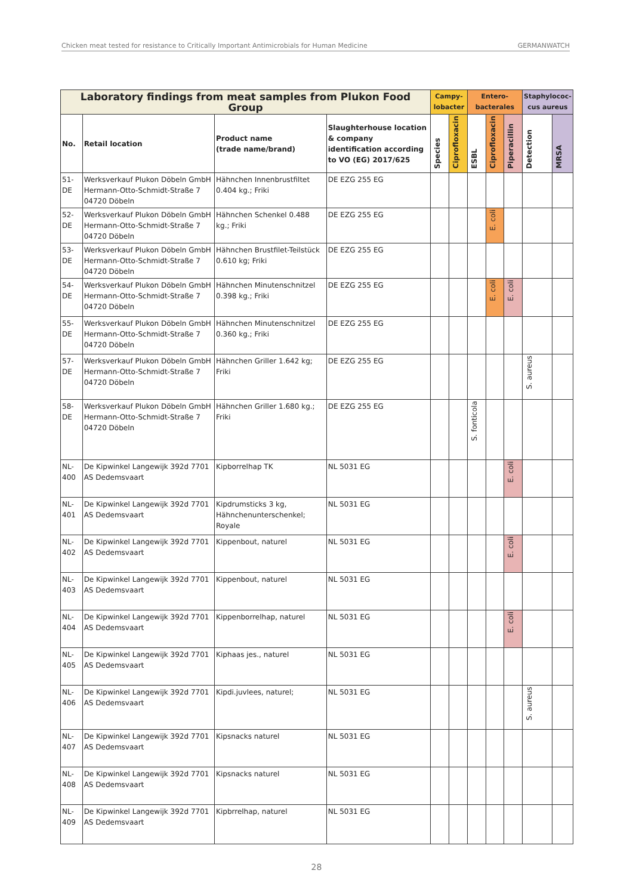Chicken meat tested for resistance to Critically Important Antimicrobials for Human Medicine GERMANWATCH
| Laboratory findings from meat samples from Plukon Food Group | | | | Campy- lobacter | | Entero- bacterales | | | Staphylococ- cus aureus | |
| --- | --- | --- | --- | --- | --- | --- | --- | --- | --- | --- |
| No. | Retail location | Product name (trade name/brand) | Slaughterhouse location & company identification according to VO (EG) 2017/625 | Species | Ciprofloxacin | ESBL | Ciprofloxacin | Piperacillin | Detection | MRSA |
| 51-DE | Werksverkauf Plukon Döbeln GmbH Hermann-Otto-Schmidt-Straße 7 04720 Döbeln | Hähnchen Innenbrustfiltet 0.404 kg.; Friki | DE EZG 255 EG | | | | | | | |
| 52-DE | Werksverkauf Plukon Döbeln GmbH Hermann-Otto-Schmidt-Straße 7 04720 Döbeln | Hähnchen Schenkel 0.488 kg.; Friki | DE EZG 255 EG | | | | E. coli | | | |
| 53-DE | Werksverkauf Plukon Döbeln GmbH Hermann-Otto-Schmidt-Straße 7 04720 Döbeln | Hähnchen Brustfilet-Teilstück 0.610 kg; Friki | DE EZG 255 EG | | | | | | | |
| 54-DE | Werksverkauf Plukon Döbeln GmbH Hermann-Otto-Schmidt-Straße 7 04720 Döbeln | Hähnchen Minutenschnitzel 0.398 kg.; Friki | DE EZG 255 EG | | | | E. coli | E. coli | | |
| 55-DE | Werksverkauf Plukon Döbeln GmbH Hermann-Otto-Schmidt-Straße 7 04720 Döbeln | Hähnchen Minutenschnitzel 0.360 kg.; Friki | DE EZG 255 EG | | | | | | | |
| 57-DE | Werksverkauf Plukon Döbeln GmbH Hermann-Otto-Schmidt-Straße 7 04720 Döbeln | Hähnchen Griller 1.642 kg; Friki | DE EZG 255 EG | | | | | | S. aureus | |
| 58-DE | Werksverkauf Plukon Döbeln GmbH Hermann-Otto-Schmidt-Straße 7 04720 Döbeln | Hähnchen Griller 1.680 kg.; Friki | DE EZG 255 EG | | | S. fonticola | | | | |
| NL-400 | De Kipwinkel Langewijk 392d 7701 AS Dedemsvaart | Kipborrelhap TK | NL 5031 EG | | | | | E. coli | | |
| NL-401 | De Kipwinkel Langewijk 392d 7701 AS Dedemsvaart | Kipdrumsticks 3 kg, Hähnchenunterschenkel; Royale | NL 5031 EG | | | | | | | |
| NL-402 | De Kipwinkel Langewijk 392d 7701 AS Dedemsvaart | Kippenbout, naturel | NL 5031 EG | | | | | E. coli | | |
| NL-403 | De Kipwinkel Langewijk 392d 7701 AS Dedemsvaart | Kippenbout, naturel | NL 5031 EG | | | | | | | |
| NL-404 | De Kipwinkel Langewijk 392d 7701 AS Dedemsvaart | Kippenborrelhap, naturel | NL 5031 EG | | | | | E. coli | | |
| NL-405 | De Kipwinkel Langewijk 392d 7701 AS Dedemsvaart | Kiphaas jes., naturel | NL 5031 EG | | | | | | | |
| NL-406 | De Kipwinkel Langewijk 392d 7701 AS Dedemsvaart | Kipdi.juvlees, naturel; | NL 5031 EG | | | | | | S. aureus | |
| NL-407 | De Kipwinkel Langewijk 392d 7701 AS Dedemsvaart | Kipsnacks naturel | NL 5031 EG | | | | | | | |
| NL-408 | De Kipwinkel Langewijk 392d 7701 AS Dedemsvaart | Kipsnacks naturel | NL 5031 EG | | | | | | | |
| NL-409 | De Kipwinkel Langewijk 392d 7701 AS Dedemsvaart | Kipbrrelhap, naturel | NL 5031 EG | | | | | | | |
28